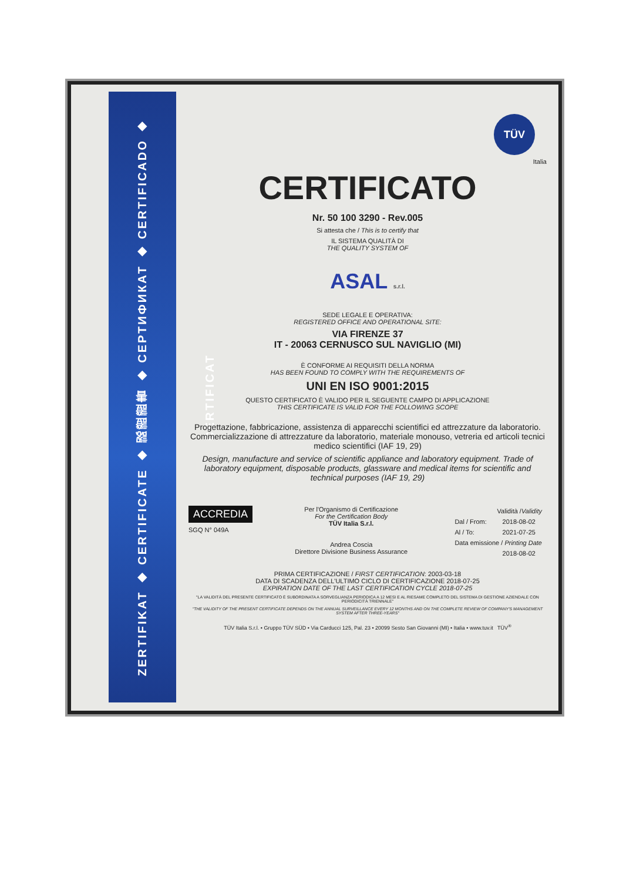ZERTIFIKAT ◆ CERTIFICATE ◆ 認證證書 ◆ СЕРТИФИКАТ ◆ CERTIFICADO ◆ CERTIFICAT
TÜV
Italia
CERTIFICATO
Nr. 50 100 3290 - Rev.005
Si attesta che / This is to certify that
IL SISTEMA QUALITÀ DI
THE QUALITY SYSTEM OF
ASAL s.r.l.
SEDE LEGALE E OPERATIVA:
REGISTERED OFFICE AND OPERATIONAL SITE:
VIA FIRENZE 37
IT - 20063 CERNUSCO SUL NAVIGLIO (MI)
È CONFORME AI REQUISITI DELLA NORMA
HAS BEEN FOUND TO COMPLY WITH THE REQUIREMENTS OF
UNI EN ISO 9001:2015
QUESTO CERTIFICATO È VALIDO PER IL SEGUENTE CAMPO DI APPLICAZIONE
THIS CERTIFICATE IS VALID FOR THE FOLLOWING SCOPE
Progettazione, fabbricazione, assistenza di apparecchi scientifici ed attrezzature da laboratorio. Commercializzazione di attrezzature da laboratorio, materiale monouso, vetreria ed articoli tecnici medico scientifici (IAF 19, 29)
Design, manufacture and service of scientific appliance and laboratory equipment. Trade of laboratory equipment, disposable products, glassware and medical items for scientific and technical purposes (IAF 19, 29)
ACCREDIA
SGQ N° 049A
Per l'Organismo di Certificazione
For the Certification Body
TÜV Italia S.r.l.
Andrea Coscia
Direttore Divisione Business Assurance
| Validità / Validity | |
| Dal / From: | 2018-08-02 |
| Al / To: | 2021-07-25 |
| Data emissione / Printing Date | |
| | 2018-08-02 |
PRIMA CERTIFICAZIONE / FIRST CERTIFICATION: 2003-03-18
DATA DI SCADENZA DELL'ULTIMO CICLO DI CERTIFICAZIONE 2018-07-25
EXPIRATION DATE OF THE LAST CERTIFICATION CYCLE 2018-07-25
"LA VALIDITÀ DEL PRESENTE CERTIFICATO È SUBORDINATA A SORVEGLIANZA PERIODICA A 12 MESI E AL RIESAME COMPLETO DEL SISTEMA DI GESTIONE AZIENDALE CON PERIODICITÀ TRIENNALE"
"THE VALIDITY OF THE PRESENT CERTIFICATE DEPENDS ON THE ANNUAL SURVEILLANCE EVERY 12 MONTHS AND ON THE COMPLETE REVIEW OF COMPANY'S MANAGEMENT SYSTEM AFTER THREE-YEARS"
TÜV Italia S.r.l. • Gruppo TÜV SÜD • Via Carducci 125, Pal. 23 • 20099 Sesto San Giovanni (MI) • Italia • www.tuv.it TÜV<sup>®</sup>